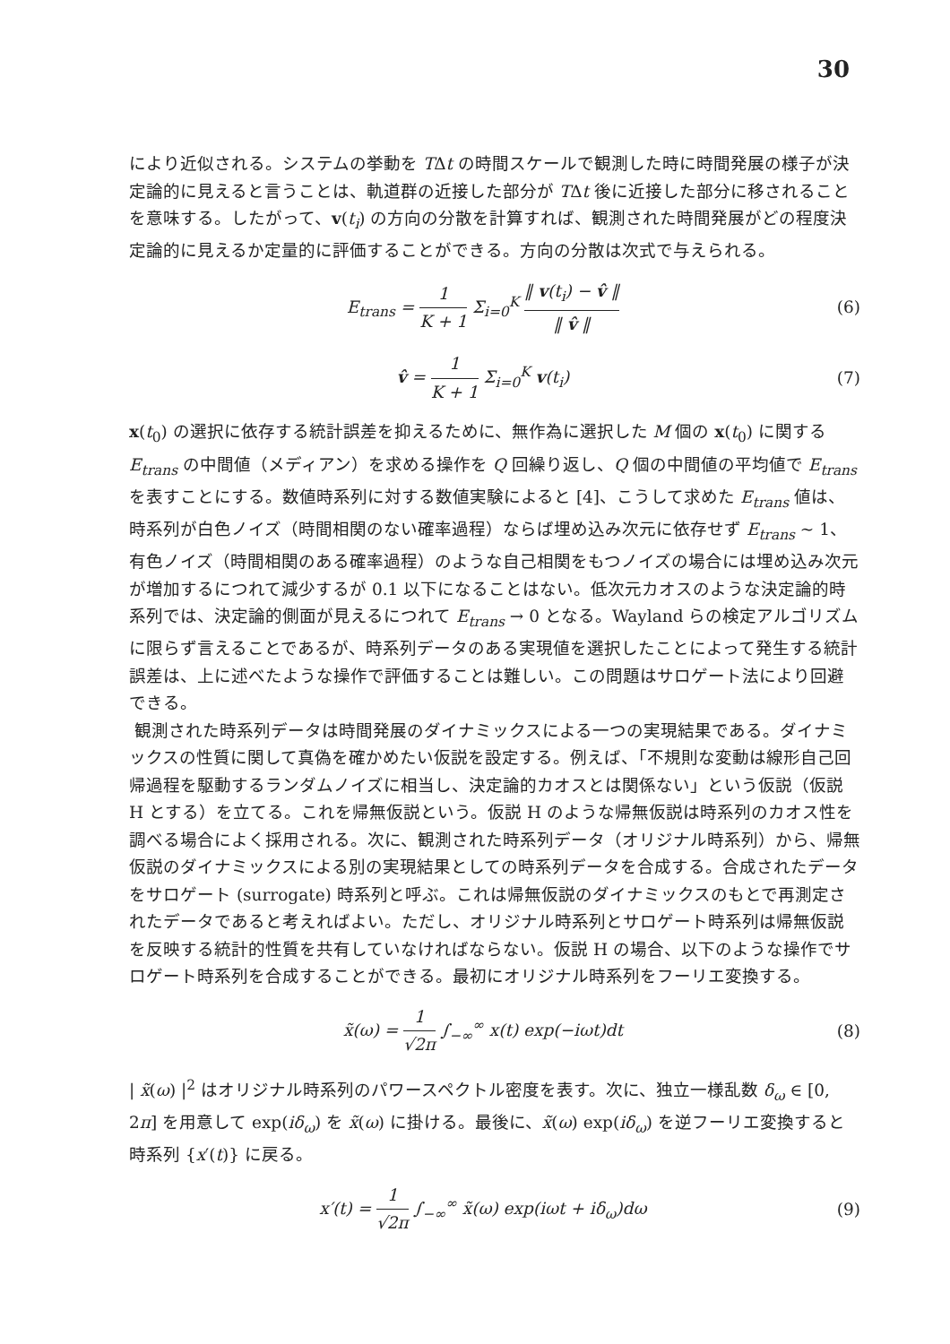30
により近似される。システムの挙動を TΔt の時間スケールで観測した時に時間発展の様子が決定論的に見えると言うことは、軌道群の近接した部分が TΔt 後に近接した部分に移されることを意味する。したがって、v(t<sub>i</sub>) の方向の分散を計算すれば、観測された時間発展がどの程度決定論的に見えるか定量的に評価することができる。方向の分散は次式で与えられる。
E<sub>trans</sub> = 1 K + 1 Σ<sub>i=0</sub><sup>K</sup> ‖ v(t<sub>i</sub>) − v̂ ‖ ‖ v̂ ‖
(6)
v̂ = 1 K + 1 Σ<sub>i=0</sub><sup>K</sup> v(t<sub>i</sub>) (7)
x(t<sub>0</sub>) の選択に依存する統計誤差を抑えるために、無作為に選択した M 個の x(t<sub>0</sub>) に関する E<sub>trans</sub> の中間値（メディアン）を求める操作を Q 回繰り返し、Q 個の中間値の平均値で E<sub>trans</sub> を表すことにする。数値時系列に対する数値実験によると [4]、こうして求めた E<sub>trans</sub> 値は、時系列が白色ノイズ（時間相関のない確率過程）ならば埋め込み次元に依存せず E<sub>trans</sub> ∼ 1、有色ノイズ（時間相関のある確率過程）のような自己相関をもつノイズの場合には埋め込み次元が増加するにつれて減少するが 0.1 以下になることはない。低次元カオスのような決定論的時系列では、決定論的側面が見えるにつれて E<sub>trans</sub> → 0 となる。Wayland らの検定アルゴリズムに限らず言えることであるが、時系列データのある実現値を選択したことによって発生する統計誤差は、上に述べたような操作で評価することは難しい。この問題はサロゲート法により回避できる。
観測された時系列データは時間発展のダイナミックスによる一つの実現結果である。ダイナミックスの性質に関して真偽を確かめたい仮説を設定する。例えば、「不規則な変動は線形自己回帰過程を駆動するランダムノイズに相当し、決定論的カオスとは関係ない」という仮説（仮説 H とする）を立てる。これを帰無仮説という。仮説 H のような帰無仮説は時系列のカオス性を調べる場合によく採用される。次に、観測された時系列データ（オリジナル時系列）から、帰無仮説のダイナミックスによる別の実現結果としての時系列データを合成する。合成されたデータをサロゲート (surrogate) 時系列と呼ぶ。これは帰無仮説のダイナミックスのもとで再測定されたデータであると考えればよい。ただし、オリジナル時系列とサロゲート時系列は帰無仮説を反映する統計的性質を共有していなければならない。仮説 H の場合、以下のような操作でサロゲート時系列を合成することができる。最初にオリジナル時系列をフーリエ変換する。
x̃(ω) = 1 √2π ∫<sub>−∞</sub><sup>∞</sup> x(t) exp(−iωt)dt
(8)
| x̃(ω) |<sup>2</sup> はオリジナル時系列のパワースペクトル密度を表す。次に、独立一様乱数 δ<sub>ω</sub> ∈ [0, 2π] を用意して exp(iδ<sub>ω</sub>) を x̃(ω) に掛ける。最後に、x̃(ω) exp(iδ<sub>ω</sub>) を逆フーリエ変換すると時系列 {x′(t)} に戻る。
x′(t) = 1 √2π ∫<sub>−∞</sub><sup>∞</sup> x̃(ω) exp(iωt + iδ<sub>ω</sub>)dω
(9)